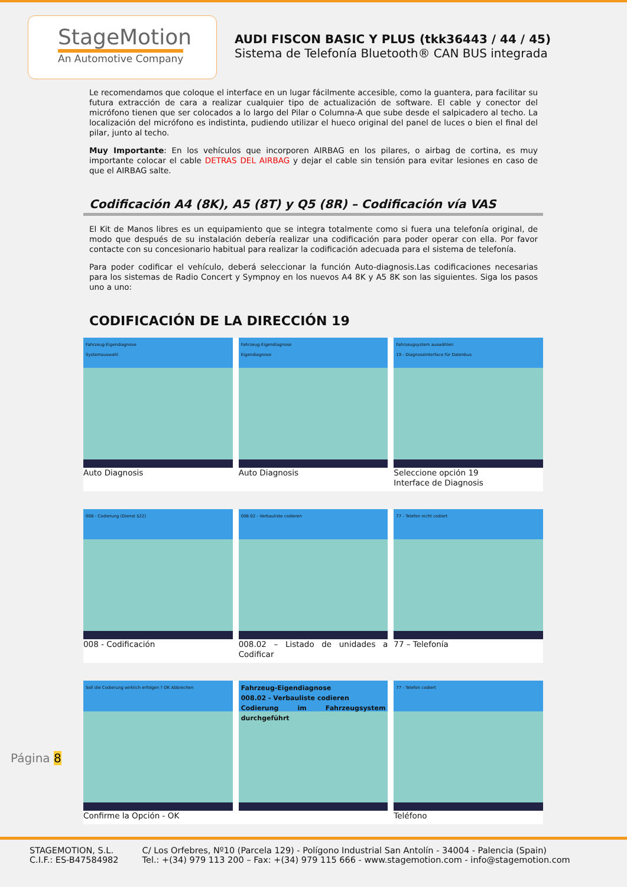StageMotion
An Automotive Company
AUDI FISCON BASIC Y PLUS (tkk36443 / 44 / 45)
Sistema de Telefonía Bluetooth® CAN BUS integrada
Le recomendamos que coloque el interface en un lugar fácilmente accesible, como la guantera, para facilitar su futura extracción de cara a realizar cualquier tipo de actualización de software. El cable y conector del micrófono tienen que ser colocados a lo largo del Pilar o Columna-A que sube desde el salpicadero al techo. La localización del micrófono es indistinta, pudiendo utilizar el hueco original del panel de luces o bien el final del pilar, junto al techo.
Muy Importante: En los vehículos que incorporen AIRBAG en los pilares, o airbag de cortina, es muy importante colocar el cable DETRAS DEL AIRBAG y dejar el cable sin tensión para evitar lesiones en caso de que el AIRBAG salte.
Codificación A4 (8K), A5 (8T) y Q5 (8R) – Codificación vía VAS
El Kit de Manos libres es un equipamiento que se integra totalmente como si fuera una telefonía original, de modo que después de su instalación debería realizar una codificación para poder operar con ella. Por favor contacte con su concesionario habitual para realizar la codificación adecuada para el sistema de telefonía.
Para poder codificar el vehículo, deberá seleccionar la función Auto-diagnosis.Las codificaciones necesarias para los sistemas de Radio Concert y Sympnoy en los nuevos A4 8K y A5 8K son las siguientes. Siga los pasos uno a uno:
CODIFICACIÓN DE LA DIRECCIÓN 19
Fahrzeug-Eigendiagnose
Systemauswahl
Auto Diagnosis
Fahrzeug-Eigendiagnose
Eigendiagnose
Auto Diagnosis
Fahrzeugsystem auswählen
19 - Diagnoseinterface für Datenbus
Seleccione opción 19
Interface de Diagnosis
008 - Codierung (Dienst $22)
008 - Codificación
008.02 - Verbauliste codieren
008.02 – Listado de unidades a Codificar
77 - Telefon nicht codiert
77 – Telefonía
Soll die Codierung wirklich erfolgen ? OK Abbrechen
Confirme la Opción - OK
Fahrzeug-Eigendiagnose
008.02 - Verbauliste codieren
Codierung im Fahrzeugsystem durchgeführt
77 - Telefon codiert
Teléfono
Página 8
STAGEMOTION, S.L.
C.I.F.: ES-B47584982
C/ Los Orfebres, Nº10 (Parcela 129) - Polígono Industrial San Antolín - 34004 - Palencia (Spain)
Tel.: +(34) 979 113 200 – Fax: +(34) 979 115 666 - www.stagemotion.com - info@stagemotion.com